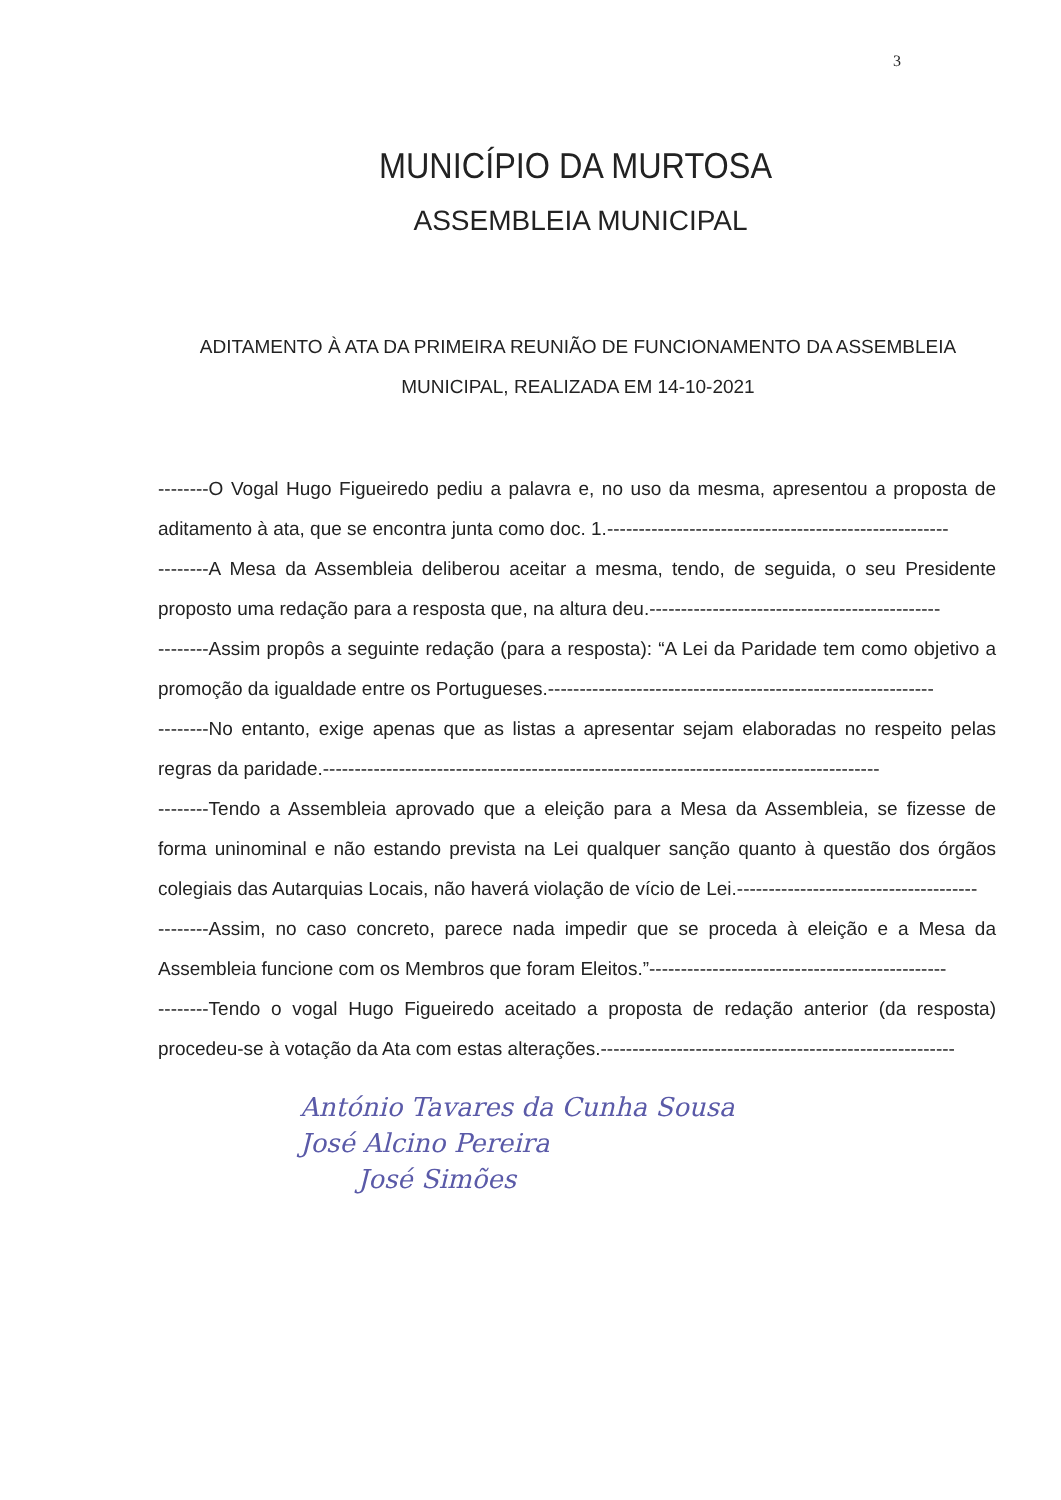3
MUNICÍPIO DA MURTOSA
ASSEMBLEIA MUNICIPAL
ADITAMENTO À ATA DA PRIMEIRA REUNIÃO DE FUNCIONAMENTO DA ASSEMBLEIA MUNICIPAL, REALIZADA EM 14-10-2021
--------O Vogal Hugo Figueiredo pediu a palavra e, no uso da mesma, apresentou a proposta de aditamento à ata, que se encontra junta como doc. 1.------------------------------------------------------
--------A Mesa da Assembleia deliberou aceitar a mesma, tendo, de seguida, o seu Presidente proposto uma redação para a resposta que, na altura deu.----------------------------------------------
--------Assim propôs a seguinte redação (para a resposta): “A Lei da Paridade tem como objetivo a promoção da igualdade entre os Portugueses.-------------------------------------------------------------
--------No entanto, exige apenas que as listas a apresentar sejam elaboradas no respeito pelas regras da paridade.----------------------------------------------------------------------------------------
--------Tendo a Assembleia aprovado que a eleição para a Mesa da Assembleia, se fizesse de forma uninominal e não estando prevista na Lei qualquer sanção quanto à questão dos órgãos colegiais das Autarquias Locais, não haverá violação de vício de Lei.--------------------------------------
--------Assim, no caso concreto, parece nada impedir que se proceda à eleição e a Mesa da Assembleia funcione com os Membros que foram Eleitos.”-----------------------------------------------
--------Tendo o vogal Hugo Figueiredo aceitado a proposta de redação anterior (da resposta) procedeu-se à votação da Ata com estas alterações.--------------------------------------------------------
António Tavares da Cunha Sousa
José Alcino Pereira
José Simões